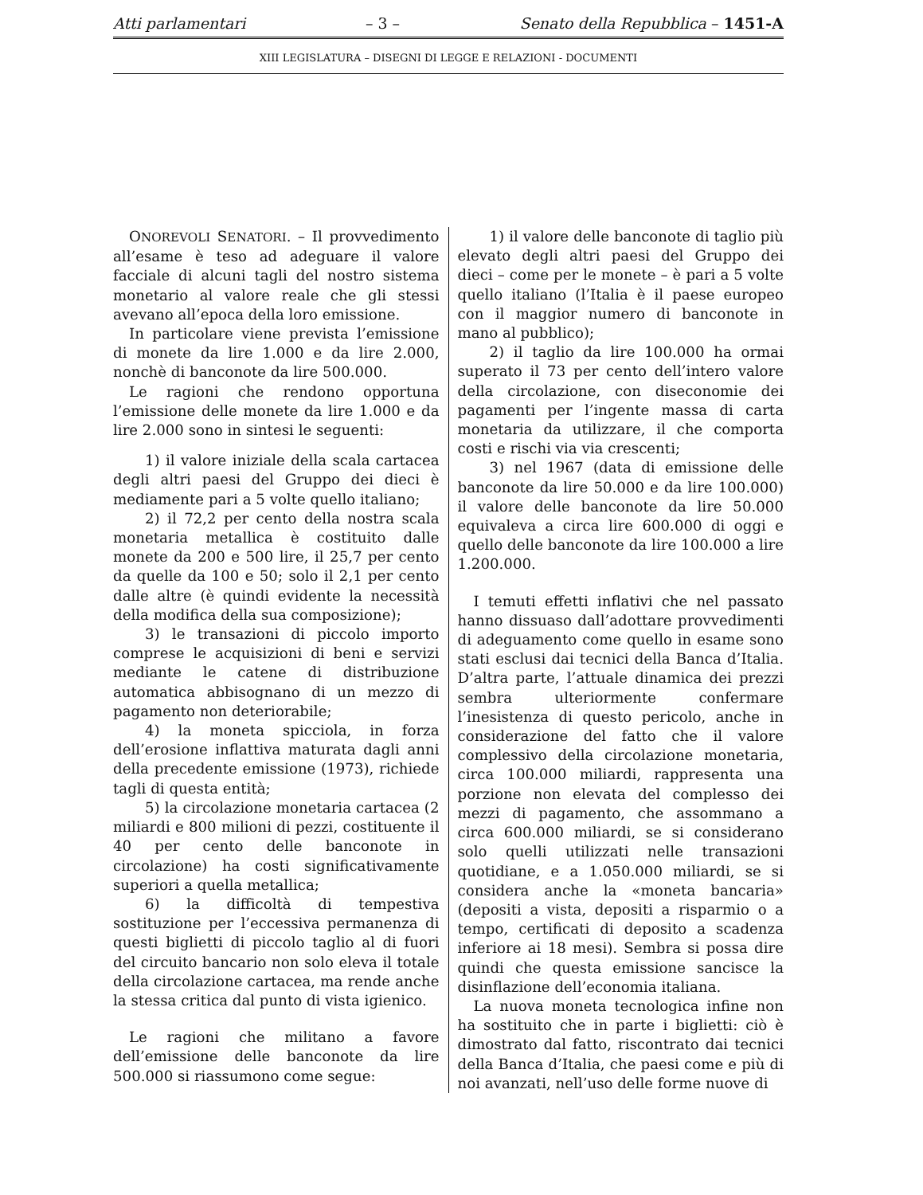Atti parlamentari – 3 – Senato della Repubblica – 1451-A
XIII LEGISLATURA – DISEGNI DI LEGGE E RELAZIONI - DOCUMENTI
ONOREVOLI SENATORI. – Il provvedimento all’esame è teso ad adeguare il valore facciale di alcuni tagli del nostro sistema monetario al valore reale che gli stessi avevano all’epoca della loro emissione.
In particolare viene prevista l’emissione di monete da lire 1.000 e da lire 2.000, nonchè di banconote da lire 500.000.
Le ragioni che rendono opportuna l’emissione delle monete da lire 1.000 e da lire 2.000 sono in sintesi le seguenti:
1) il valore iniziale della scala cartacea degli altri paesi del Gruppo dei dieci è mediamente pari a 5 volte quello italiano;
2) il 72,2 per cento della nostra scala monetaria metallica è costituito dalle monete da 200 e 500 lire, il 25,7 per cento da quelle da 100 e 50; solo il 2,1 per cento dalle altre (è quindi evidente la necessità della modifica della sua composizione);
3) le transazioni di piccolo importo comprese le acquisizioni di beni e servizi mediante le catene di distribuzione automatica abbisognano di un mezzo di pagamento non deteriorabile;
4) la moneta spicciola, in forza dell’erosione inflattiva maturata dagli anni della precedente emissione (1973), richiede tagli di questa entità;
5) la circolazione monetaria cartacea (2 miliardi e 800 milioni di pezzi, costituente il 40 per cento delle banconote in circolazione) ha costi significativamente superiori a quella metallica;
6) la difficoltà di tempestiva sostituzione per l’eccessiva permanenza di questi biglietti di piccolo taglio al di fuori del circuito bancario non solo eleva il totale della circolazione cartacea, ma rende anche la stessa critica dal punto di vista igienico.
Le ragioni che militano a favore dell’emissione delle banconote da lire 500.000 si riassumono come segue:
1) il valore delle banconote di taglio più elevato degli altri paesi del Gruppo dei dieci – come per le monete – è pari a 5 volte quello italiano (l’Italia è il paese europeo con il maggior numero di banconote in mano al pubblico);
2) il taglio da lire 100.000 ha ormai superato il 73 per cento dell’intero valore della circolazione, con diseconomie dei pagamenti per l’ingente massa di carta monetaria da utilizzare, il che comporta costi e rischi via via crescenti;
3) nel 1967 (data di emissione delle banconote da lire 50.000 e da lire 100.000) il valore delle banconote da lire 50.000 equivaleva a circa lire 600.000 di oggi e quello delle banconote da lire 100.000 a lire 1.200.000.
I temuti effetti inflativi che nel passato hanno dissuaso dall’adottare provvedimenti di adeguamento come quello in esame sono stati esclusi dai tecnici della Banca d’Italia. D’altra parte, l’attuale dinamica dei prezzi sembra ulteriormente confermare l’inesistenza di questo pericolo, anche in considerazione del fatto che il valore complessivo della circolazione monetaria, circa 100.000 miliardi, rappresenta una porzione non elevata del complesso dei mezzi di pagamento, che assommano a circa 600.000 miliardi, se si considerano solo quelli utilizzati nelle transazioni quotidiane, e a 1.050.000 miliardi, se si considera anche la «moneta bancaria» (depositi a vista, depositi a risparmio o a tempo, certificati di deposito a scadenza inferiore ai 18 mesi). Sembra si possa dire quindi che questa emissione sancisce la disinflazione dell’economia italiana.
La nuova moneta tecnologica infine non ha sostituito che in parte i biglietti: ciò è dimostrato dal fatto, riscontrato dai tecnici della Banca d’Italia, che paesi come e più di noi avanzati, nell’uso delle forme nuove di